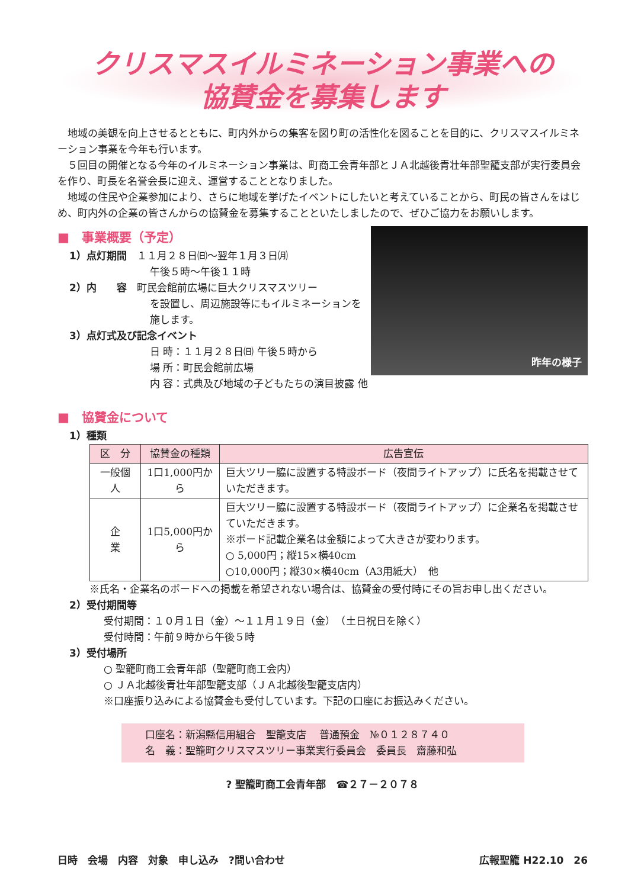クリスマスイルミネーション事業への
協賛金を募集します
地域の美観を向上させるとともに、町内外からの集客を図り町の活性化を図ることを目的に、クリスマスイルミネーション事業を今年も行います。
５回目の開催となる今年のイルミネーション事業は、町商工会青年部とＪＡ北越後青壮年部聖籠支部が実行委員会を作り、町長を名誉会長に迎え、運営することとなりました。
地域の住民や企業参加により、さらに地域を挙げたイベントにしたいと考えていることから、町民の皆さんをはじめ、町内外の企業の皆さんからの協賛金を募集することといたしましたので、ぜひご協力をお願いします。
昨年の様子
■　事業概要（予定）
1）点灯期間　１１月２８日㈰～翌年１月３日㈪
午後５時～午後１１時
2）内　　容　町民会館前広場に巨大クリスマスツリー
を設置し、周辺施設等にもイルミネーションを施します。
3）点灯式及び記念イベント
日 時：１１月２８日㈰ 午後５時から
場 所：町民会館前広場
内 容：式典及び地域の子どもたちの演目披露 他
■　協賛金について
1）種類
| 区 分 | 協賛金の種類 | 広告宣伝 |
| --- | --- | --- |
| 一般個人 | 1口1,000円から | 巨大ツリー脇に設置する特設ボード（夜間ライトアップ）に氏名を掲載させていただきます。 |
| 企 業 | 1口5,000円から | 巨大ツリー脇に設置する特設ボード（夜間ライトアップ）に企業名を掲載させていただきます。 ※ボード記載企業名は金額によって大きさが変わります。 ○ 5,000円；縦15×横40cm ○10,000円；縦30×横40cm（A3用紙大） 他 |
※氏名・企業名のボードへの掲載を希望されない場合は、協賛金の受付時にその旨お申し出ください。
2）受付期間等
受付期間：１０月１日（金）～１１月１９日（金）　（土日祝日を除く）
受付時間：午前９時から午後５時
3）受付場所
○ 聖籠町商工会青年部（聖籠町商工会内）
○ ＪＡ北越後青壮年部聖籠支部（ＪＡ北越後聖籠支店内）
※口座振り込みによる協賛金も受付しています。下記の口座にお振込みください。
口座名：新潟縣信用組合　聖籠支店　 普通預金　№０１２８７４０
名　義：聖籠町クリスマスツリー事業実行委員会　委員長　齋藤和弘
? 聖籠町商工会青年部　☎２７－２０７８
日時　会場　内容　対象　申し込み　?問い合わせ 広報聖籠 H22.10　26